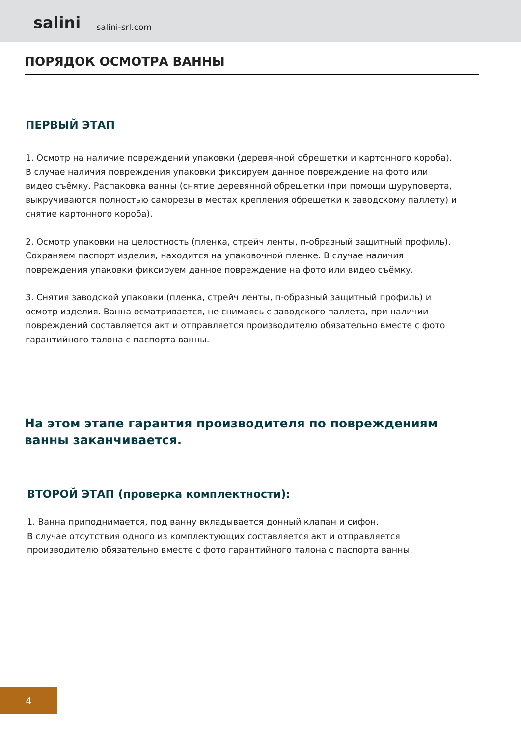salini salini-srl.com
ПОРЯДОК ОСМОТРА ВАННЫ
ПЕРВЫЙ ЭТАП
1. Осмотр на наличие повреждений упаковки (деревянной обрешетки и картонного короба). В случае наличия повреждения упаковки фиксируем данное повреждение на фото или видео съёмку. Распаковка ванны (снятие деревянной обрешетки (при помощи шуруповерта, выкручиваются полностью саморезы в местах крепления обрешетки к заводскому паллету) и снятие картонного короба).
2. Осмотр упаковки на целостность (пленка, стрейч ленты, п-образный защитный профиль). Сохраняем паспорт изделия, находится на упаковочной пленке. В случае наличия повреждения упаковки фиксируем данное повреждение на фото или видео съёмку.
3. Снятия заводской упаковки (пленка, стрейч ленты, п-образный защитный профиль) и осмотр изделия. Ванна осматривается, не снимаясь с заводского паллета, при наличии повреждений составляется акт и отправляется производителю обязательно вместе с фото гарантийного талона с паспорта ванны.
На этом этапе гарантия производителя по повреждениям ванны заканчивается.
ВТОРОЙ ЭТАП (проверка комплектности):
1. Ванна приподнимается, под ванну вкладывается донный клапан и сифон.
В случае отсутствия одного из комплектующих составляется акт и отправляется производителю обязательно вместе с фото гарантийного талона с паспорта ванны.
4